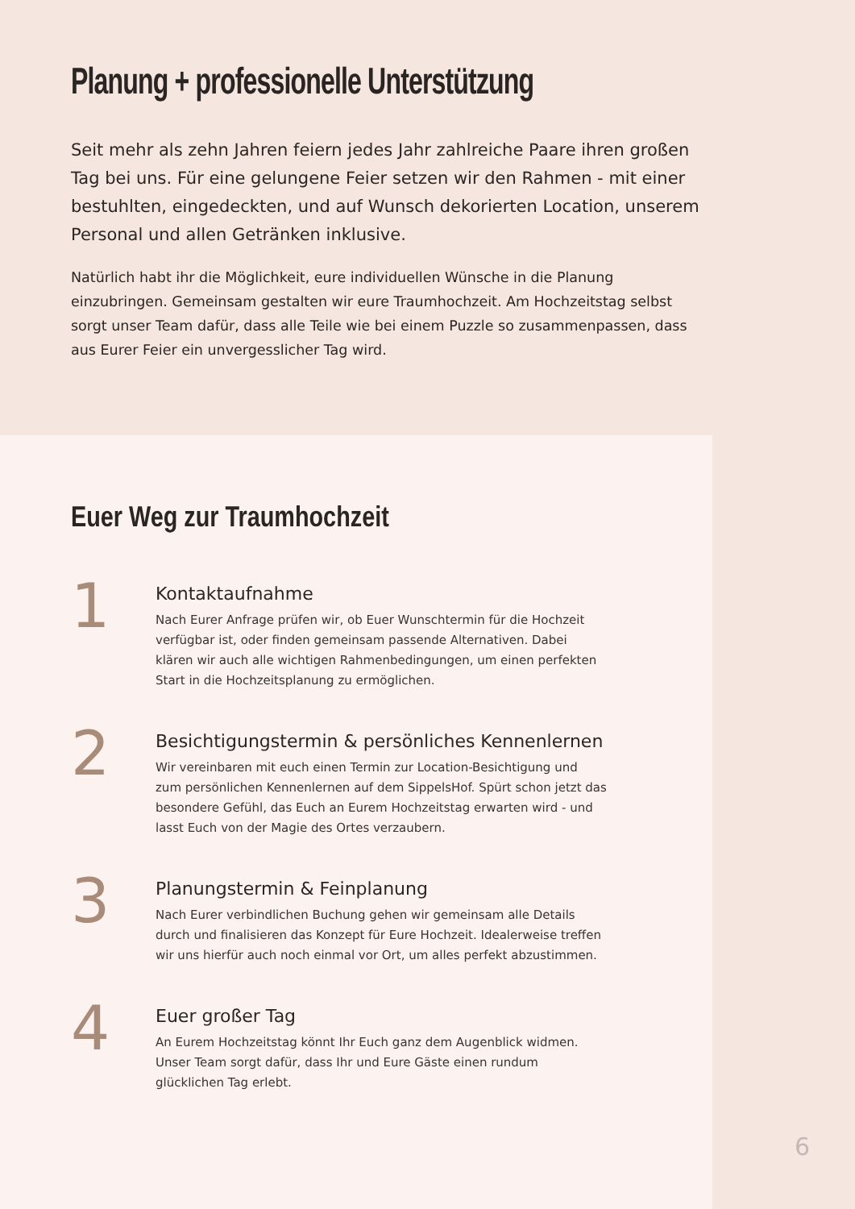Planung + professionelle Unterstützung
Seit mehr als zehn Jahren feiern jedes Jahr zahlreiche Paare ihren großen Tag bei uns. Für eine gelungene Feier setzen wir den Rahmen - mit einer bestuhlten, eingedeckten, und auf Wunsch dekorierten Location, unserem Personal und allen Getränken inklusive.
Natürlich habt ihr die Möglichkeit, eure individuellen Wünsche in die Planung einzubringen. Gemeinsam gestalten wir eure Traumhochzeit. Am Hochzeitstag selbst sorgt unser Team dafür, dass alle Teile wie bei einem Puzzle so zusammenpassen, dass aus Eurer Feier ein unvergesslicher Tag wird.
Euer Weg zur Traumhochzeit
1
Kontaktaufnahme
Nach Eurer Anfrage prüfen wir, ob Euer Wunschtermin für die Hochzeit verfügbar ist, oder finden gemeinsam passende Alternativen. Dabei klären wir auch alle wichtigen Rahmenbedingungen, um einen perfekten Start in die Hochzeitsplanung zu ermöglichen.
2
Besichtigungstermin & persönliches Kennenlernen
Wir vereinbaren mit euch einen Termin zur Location-Besichtigung und zum persönlichen Kennenlernen auf dem SippelsHof. Spürt schon jetzt das besondere Gefühl, das Euch an Eurem Hochzeitstag erwarten wird - und lasst Euch von der Magie des Ortes verzaubern.
3
Planungstermin & Feinplanung
Nach Eurer verbindlichen Buchung gehen wir gemeinsam alle Details durch und finalisieren das Konzept für Eure Hochzeit. Idealerweise treffen wir uns hierfür auch noch einmal vor Ort, um alles perfekt abzustimmen.
4
Euer großer Tag
An Eurem Hochzeitstag könnt Ihr Euch ganz dem Augenblick widmen. Unser Team sorgt dafür, dass Ihr und Eure Gäste einen rundum glücklichen Tag erlebt.
6